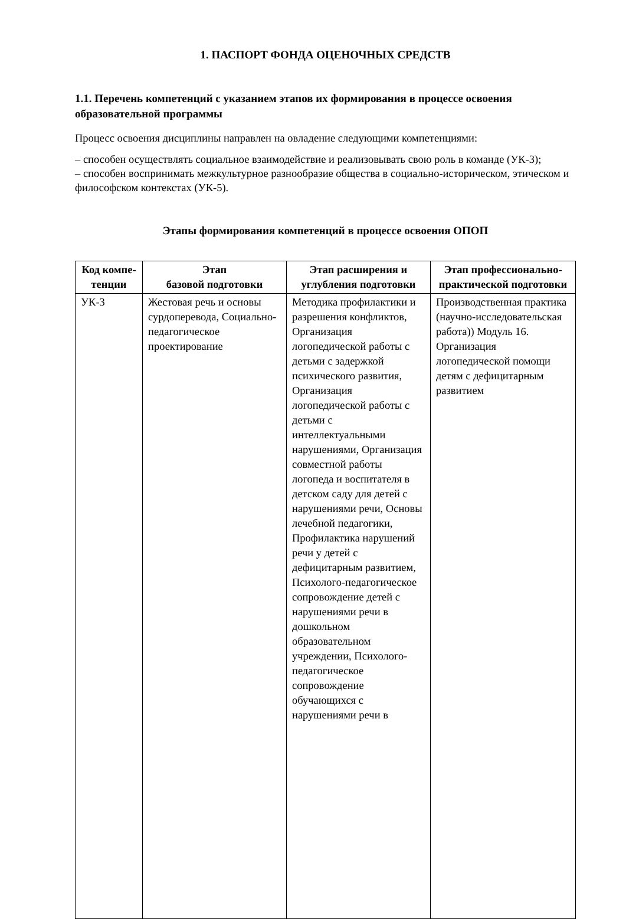1. ПАСПОРТ ФОНДА ОЦЕНОЧНЫХ СРЕДСТВ
1.1. Перечень компетенций с указанием этапов их формирования в процессе освоения образовательной программы
Процесс освоения дисциплины направлен на овладение следующими компетенциями:
– способен осуществлять социальное взаимодействие и реализовывать свою роль в команде (УК-3);
– способен воспринимать межкультурное разнообразие общества в социально-историческом, этическом и философском контекстах (УК-5).
Этапы формирования компетенций в процессе освоения ОПОП
| Код компе-тенции | Этап базовой подготовки | Этап расширения и углубления подготовки | Этап профессионально-практической подготовки |
| --- | --- | --- | --- |
| УК-3 | Жестовая речь и основы сурдоперевода, Социально-педагогическое проектирование | Методика профилактики и разрешения конфликтов, Организация логопедической работы с детьми с задержкой психического развития, Организация логопедической работы с детьми с интеллектуальными нарушениями, Организация совместной работы логопеда и воспитателя в детском саду для детей с нарушениями речи, Основы лечебной педагогики, Профилактика нарушений речи у детей с дефицитарным развитием, Психолого-педагогическое сопровождение детей с нарушениями речи в дошкольном образовательном учреждении, Психолого-педагогическое сопровождение обучающихся с нарушениями речи в | Производственная практика (научно-исследовательская работа)) Модуль 16. Организация логопедической помощи детям с дефицитарным развитием |